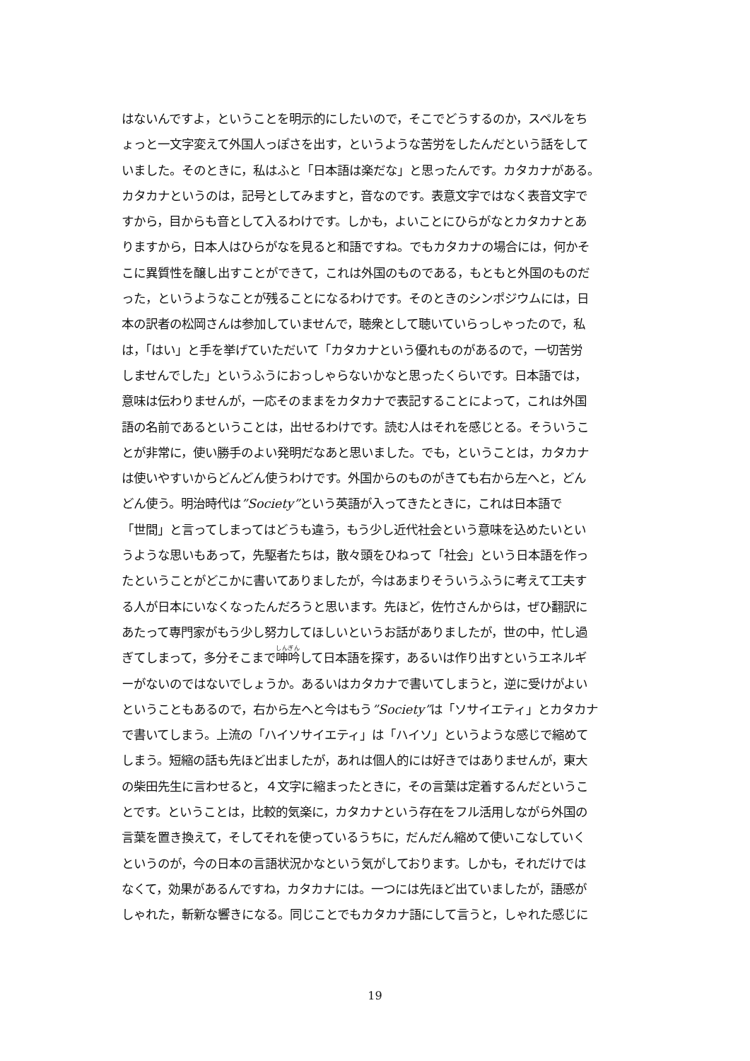はないんですよ，ということを明示的にしたいので，そこでどうするのか，スペルをち
ょっと一文字変えて外国人っぽさを出す，というような苦労をしたんだという話をして
いました。そのときに，私はふと「日本語は楽だな」と思ったんです。カタカナがある。
カタカナというのは，記号としてみますと，音なのです。表意文字ではなく表音文字で
すから，目からも音として入るわけです。しかも，よいことにひらがなとカタカナとあ
りますから，日本人はひらがなを見ると和語ですね。でもカタカナの場合には，何かそ
こに異質性を醸し出すことができて，これは外国のものである，もともと外国のものだ
った，というようなことが残ることになるわけです。そのときのシンポジウムには，日
本の訳者の松岡さんは参加していませんで，聴衆として聴いていらっしゃったので，私
は，「はい」と手を挙げていただいて「カタカナという優れものがあるので，一切苦労
しませんでした」というふうにおっしゃらないかなと思ったくらいです。日本語では，
意味は伝わりませんが，一応そのままをカタカナで表記することによって，これは外国
語の名前であるということは，出せるわけです。読む人はそれを感じとる。そういうこ
とが非常に，使い勝手のよい発明だなあと思いました。でも，ということは，カタカナ
は使いやすいからどんどん使うわけです。外国からのものがきても右から左へと，どん
どん使う。明治時代は”Society”という英語が入ってきたときに，これは日本語で
「世間」と言ってしまってはどうも違う，もう少し近代社会という意味を込めたいとい
うような思いもあって，先駆者たちは，散々頭をひねって「社会」という日本語を作っ
たということがどこかに書いてありましたが，今はあまりそういうふうに考えて工夫す
る人が日本にいなくなったんだろうと思います。先ほど，佐竹さんからは，ぜひ翻訳に
あたって専門家がもう少し努力してほしいというお話がありましたが，世の中，忙し過
ぎてしまって，多分そこまで呻吟して日本語を探す，あるいは作り出すというエネルギ
ーがないのではないでしょうか。あるいはカタカナで書いてしまうと，逆に受けがよい
ということもあるので，右から左へと今はもう”Society”は「ソサイエティ」とカタカナ
で書いてしまう。上流の「ハイソサイエティ」は「ハイソ」というような感じで縮めて
しまう。短縮の話も先ほど出ましたが，あれは個人的には好きではありませんが，東大
の柴田先生に言わせると，４文字に縮まったときに，その言葉は定着するんだというこ
とです。ということは，比較的気楽に，カタカナという存在をフル活用しながら外国の
言葉を置き換えて，そしてそれを使っているうちに，だんだん縮めて使いこなしていく
というのが，今の日本の言語状況かなという気がしております。しかも，それだけでは
なくて，効果があるんですね，カタカナには。一つには先ほど出ていましたが，語感が
しゃれた，斬新な響きになる。同じことでもカタカナ語にして言うと，しゃれた感じに
19